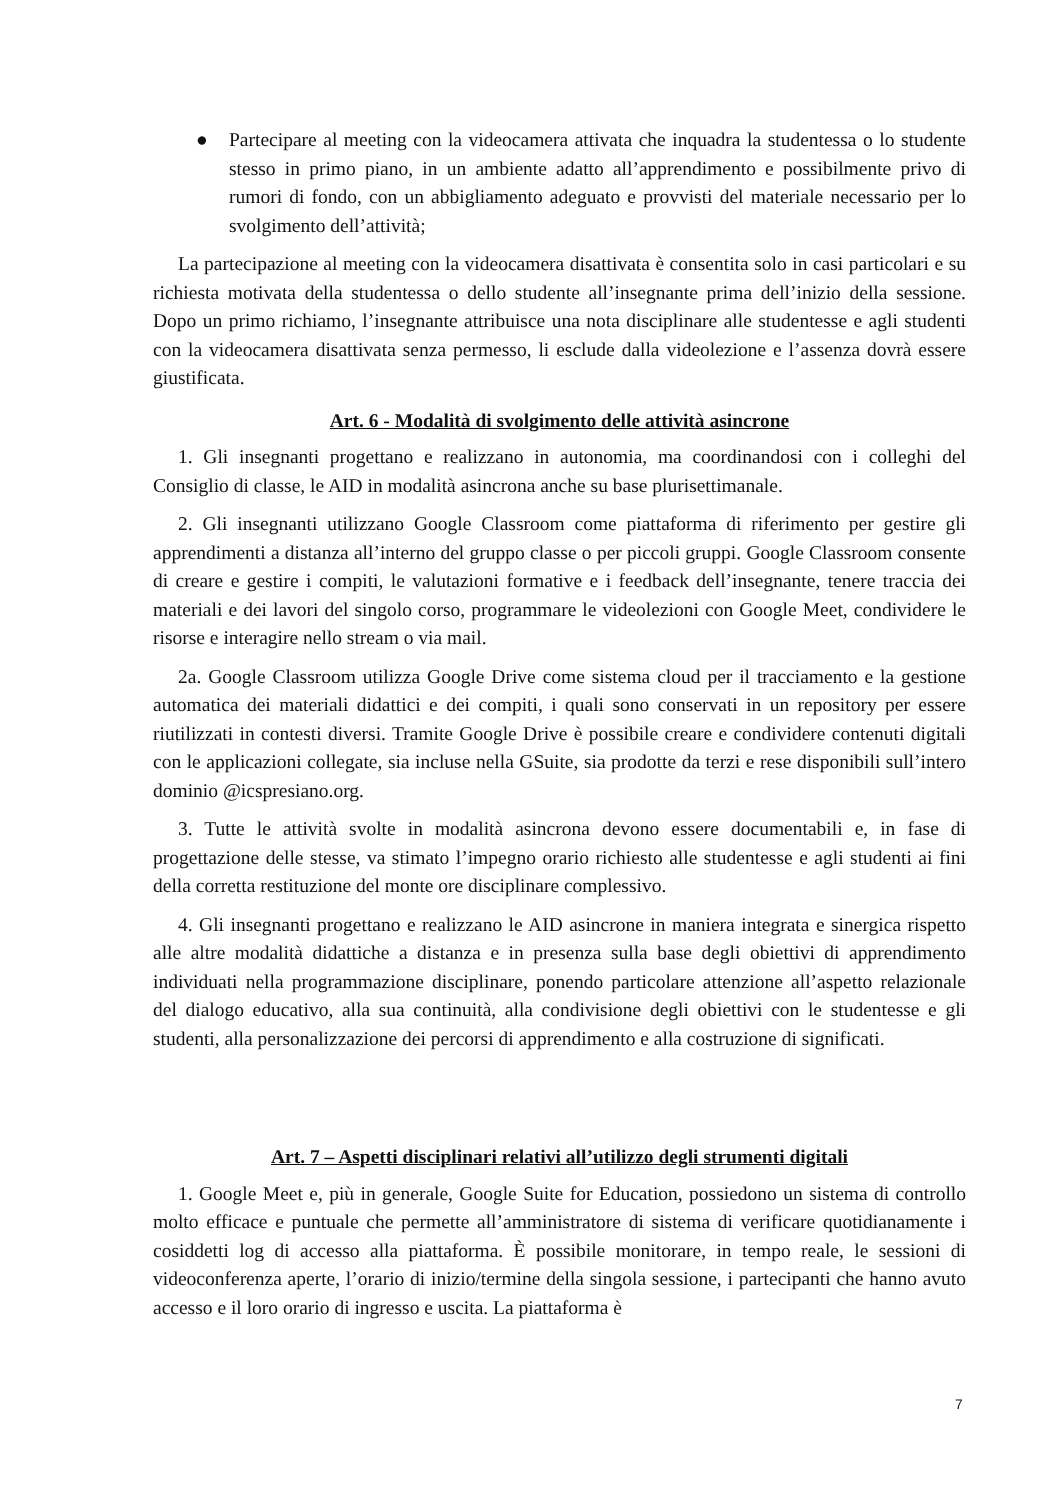● Partecipare al meeting con la videocamera attivata che inquadra la studentessa o lo studente stesso in primo piano, in un ambiente adatto all’apprendimento e possibilmente privo di rumori di fondo, con un abbigliamento adeguato e provvisti del materiale necessario per lo svolgimento dell’attività;
La partecipazione al meeting con la videocamera disattivata è consentita solo in casi particolari e su richiesta motivata della studentessa o dello studente all’insegnante prima dell’inizio della sessione. Dopo un primo richiamo, l’insegnante attribuisce una nota disciplinare alle studentesse e agli studenti con la videocamera disattivata senza permesso, li esclude dalla videolezione e l’assenza dovrà essere giustificata.
Art. 6 - Modalità di svolgimento delle attività asincrone
1. Gli insegnanti progettano e realizzano in autonomia, ma coordinandosi con i colleghi del Consiglio di classe, le AID in modalità asincrona anche su base plurisettimanale.
2. Gli insegnanti utilizzano Google Classroom come piattaforma di riferimento per gestire gli apprendimenti a distanza all’interno del gruppo classe o per piccoli gruppi. Google Classroom consente di creare e gestire i compiti, le valutazioni formative e i feedback dell’insegnante, tenere traccia dei materiali e dei lavori del singolo corso, programmare le videolezioni con Google Meet, condividere le risorse e interagire nello stream o via mail.
2a. Google Classroom utilizza Google Drive come sistema cloud per il tracciamento e la gestione automatica dei materiali didattici e dei compiti, i quali sono conservati in un repository per essere riutilizzati in contesti diversi. Tramite Google Drive è possibile creare e condividere contenuti digitali con le applicazioni collegate, sia incluse nella GSuite, sia prodotte da terzi e rese disponibili sull’intero dominio @icspresiano.org.
3. Tutte le attività svolte in modalità asincrona devono essere documentabili e, in fase di progettazione delle stesse, va stimato l’impegno orario richiesto alle studentesse e agli studenti ai fini della corretta restituzione del monte ore disciplinare complessivo.
4. Gli insegnanti progettano e realizzano le AID asincrone in maniera integrata e sinergica rispetto alle altre modalità didattiche a distanza e in presenza sulla base degli obiettivi di apprendimento individuati nella programmazione disciplinare, ponendo particolare attenzione all’aspetto relazionale del dialogo educativo, alla sua continuità, alla condivisione degli obiettivi con le studentesse e gli studenti, alla personalizzazione dei percorsi di apprendimento e alla costruzione di significati.
Art. 7 – Aspetti disciplinari relativi all’utilizzo degli strumenti digitali
1. Google Meet e, più in generale, Google Suite for Education, possiedono un sistema di controllo molto efficace e puntuale che permette all’amministratore di sistema di verificare quotidianamente i cosiddetti log di accesso alla piattaforma. È possibile monitorare, in tempo reale, le sessioni di videoconferenza aperte, l’orario di inizio/termine della singola sessione, i partecipanti che hanno avuto accesso e il loro orario di ingresso e uscita. La piattaforma è
7